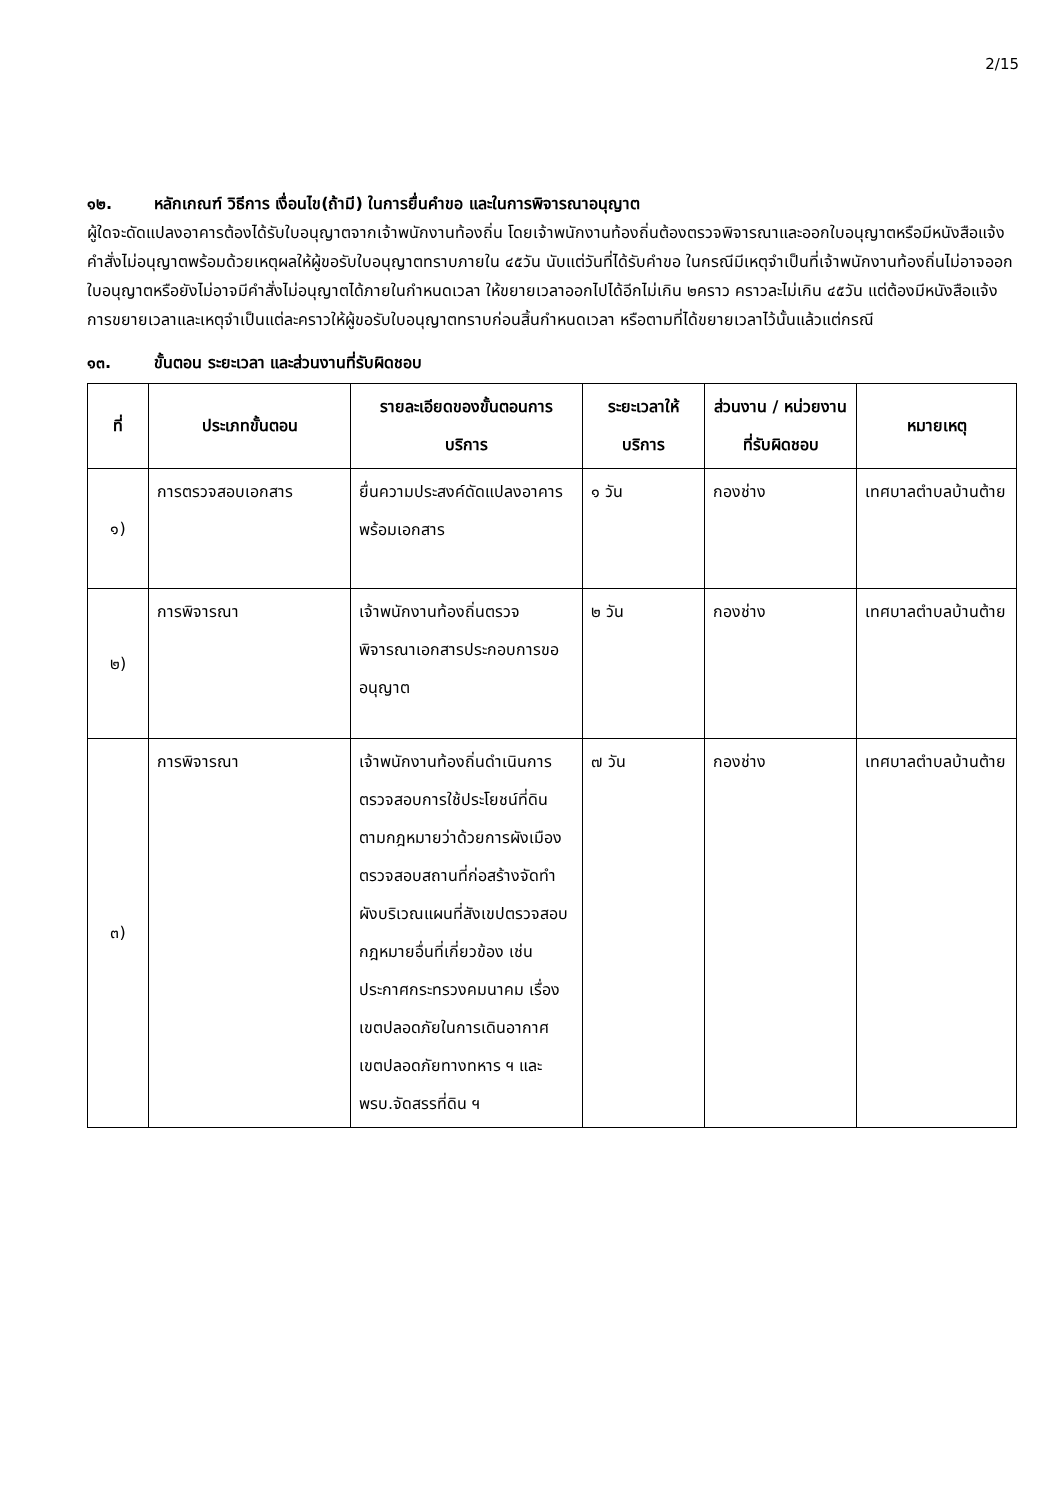2/15
๑๒. หลักเกณฑ์ วิธีการ เงื่อนไข(ถ้ามี) ในการยื่นคำขอ และในการพิจารณาอนุญาต
ผู้ใดจะดัดแปลงอาคารต้องได้รับใบอนุญาตจากเจ้าพนักงานท้องถิ่น โดยเจ้าพนักงานท้องถิ่นต้องตรวจพิจารณาและออกใบอนุญาตหรือมีหนังสือแจ้งคำสั่งไม่อนุญาตพร้อมด้วยเหตุผลให้ผู้ขอรับใบอนุญาตทราบภายใน ๔๕วัน นับแต่วันที่ได้รับคำขอ ในกรณีมีเหตุจำเป็นที่เจ้าพนักงานท้องถิ่นไม่อาจออกใบอนุญาตหรือยังไม่อาจมีคำสั่งไม่อนุญาตได้ภายในกำหนดเวลา ให้ขยายเวลาออกไปได้อีกไม่เกิน ๒คราว คราวละไม่เกิน ๔๕วัน แต่ต้องมีหนังสือแจ้งการขยายเวลาและเหตุจำเป็นแต่ละคราวให้ผู้ขอรับใบอนุญาตทราบก่อนสิ้นกำหนดเวลา หรือตามที่ได้ขยายเวลาไว้นั้นแล้วแต่กรณี
๑๓. ขั้นตอน ระยะเวลา และส่วนงานที่รับผิดชอบ
| ที่ | ประเภทขั้นตอน | รายละเอียดของขั้นตอนการบริการ | ระยะเวลาให้บริการ | ส่วนงาน / หน่วยงานที่รับผิดชอบ | หมายเหตุ |
| --- | --- | --- | --- | --- | --- |
| ๑) | การตรวจสอบเอกสาร | ยื่นความประสงค์ดัดแปลงอาคาร พร้อมเอกสาร | ๑ วัน | กองช่าง | เทศบาลตำบลบ้านต้าย |
| ๒) | การพิจารณา | เจ้าพนักงานท้องถิ่นตรวจพิจารณาเอกสารประกอบการขออนุญาต | ๒ วัน | กองช่าง | เทศบาลตำบลบ้านต้าย |
| ๓) | การพิจารณา | เจ้าพนักงานท้องถิ่นดำเนินการตรวจสอบการใช้ประโยชน์ที่ดินตามกฎหมายว่าด้วยการผังเมืองตรวจสอบสถานที่ก่อสร้างจัดทำผังบริเวณแผนที่สังเขปตรวจสอบกฎหมายอื่นที่เกี่ยวข้อง เช่น ประกาศกระทรวงคมนาคม เรื่องเขตปลอดภัยในการเดินอากาศ เขตปลอดภัยทางทหาร ฯ และ พรบ.จัดสรรที่ดิน ฯ | ๗ วัน | กองช่าง | เทศบาลตำบลบ้านต้าย |